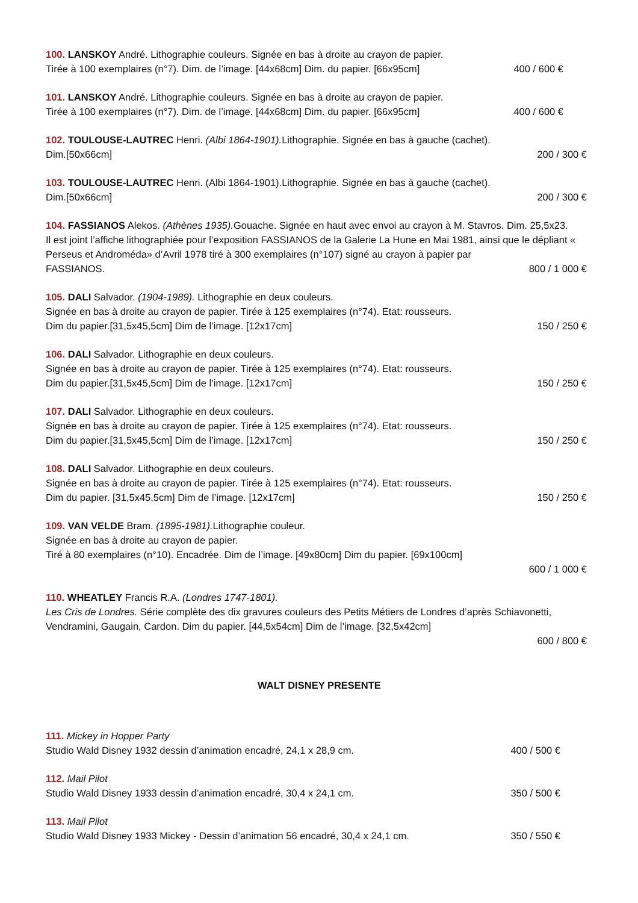100. LANSKOY André. Lithographie couleurs. Signée en bas à droite au crayon de papier.
Tirée à 100 exemplaires (n°7). Dim. de l’image. [44x68cm] Dim. du papier. [66x95cm] 400 / 600 €
101. LANSKOY André. Lithographie couleurs. Signée en bas à droite au crayon de papier.
Tirée à 100 exemplaires (n°7). Dim. de l’image. [44x68cm] Dim. du papier. [66x95cm] 400 / 600 €
102. TOULOUSE-LAUTREC Henri. (Albi 1864-1901). Lithographie. Signée en bas à gauche (cachet).
Dim.[50x66cm] 200 / 300 €
103. TOULOUSE-LAUTREC Henri. (Albi 1864-1901).Lithographie. Signée en bas à gauche (cachet).
Dim.[50x66cm] 200 / 300 €
104. FASSIANOS Alekos. (Athènes 1935). Gouache. Signée en haut avec envoi au crayon à M. Stavros. Dim. 25,5x23.
Il est joint l’affiche lithographiée pour l’exposition FASSIANOS de la Galerie La Hune en Mai 1981, ainsi que le dépliant « Perseus et Androméda» d’Avril 1978 tiré à 300 exemplaires (n°107) signé au crayon à papier par
FASSIANOS. 800 / 1 000 €
105. DALI Salvador. (1904-1989). Lithographie en deux couleurs.
Signée en bas à droite au crayon de papier. Tirée à 125 exemplaires (n°74). Etat: rousseurs.
Dim du papier.[31,5x45,5cm] Dim de l’image. [12x17cm] 150 / 250 €
106. DALI Salvador. Lithographie en deux couleurs.
Signée en bas à droite au crayon de papier. Tirée à 125 exemplaires (n°74). Etat: rousseurs.
Dim du papier.[31,5x45,5cm] Dim de l’image. [12x17cm] 150 / 250 €
107. DALI Salvador. Lithographie en deux couleurs.
Signée en bas à droite au crayon de papier. Tirée à 125 exemplaires (n°74). Etat: rousseurs.
Dim du papier.[31,5x45,5cm] Dim de l’image. [12x17cm] 150 / 250 €
108. DALI Salvador. Lithographie en deux couleurs.
Signée en bas à droite au crayon de papier. Tirée à 125 exemplaires (n°74). Etat: rousseurs.
Dim du papier. [31,5x45,5cm] Dim de l’image. [12x17cm] 150 / 250 €
109. VAN VELDE Bram. (1895-1981). Lithographie couleur.
Signée en bas à droite au crayon de papier.
Tiré à 80 exemplaires (n°10). Encadrée. Dim de l’image. [49x80cm] Dim du papier. [69x100cm]
600 / 1 000 €
110. WHEATLEY Francis R.A. (Londres 1747-1801).
Les Cris de Londres. Série complète des dix gravures couleurs des Petits Métiers de Londres d’après Schiavonetti, Vendramini, Gaugain, Cardon. Dim du papier. [44,5x54cm] Dim de l’image. [32,5x42cm]
600 / 800 €
WALT DISNEY PRESENTE
111. Mickey in Hopper Party
Studio Wald Disney 1932 dessin d’animation encadré, 24,1 x 28,9 cm. 400 / 500 €
112. Mail Pilot
Studio Wald Disney 1933 dessin d’animation encadré, 30,4 x 24,1 cm. 350 / 500 €
113. Mail Pilot
Studio Wald Disney 1933 Mickey - Dessin d’animation 56 encadré, 30,4 x 24,1 cm. 350 / 550 €